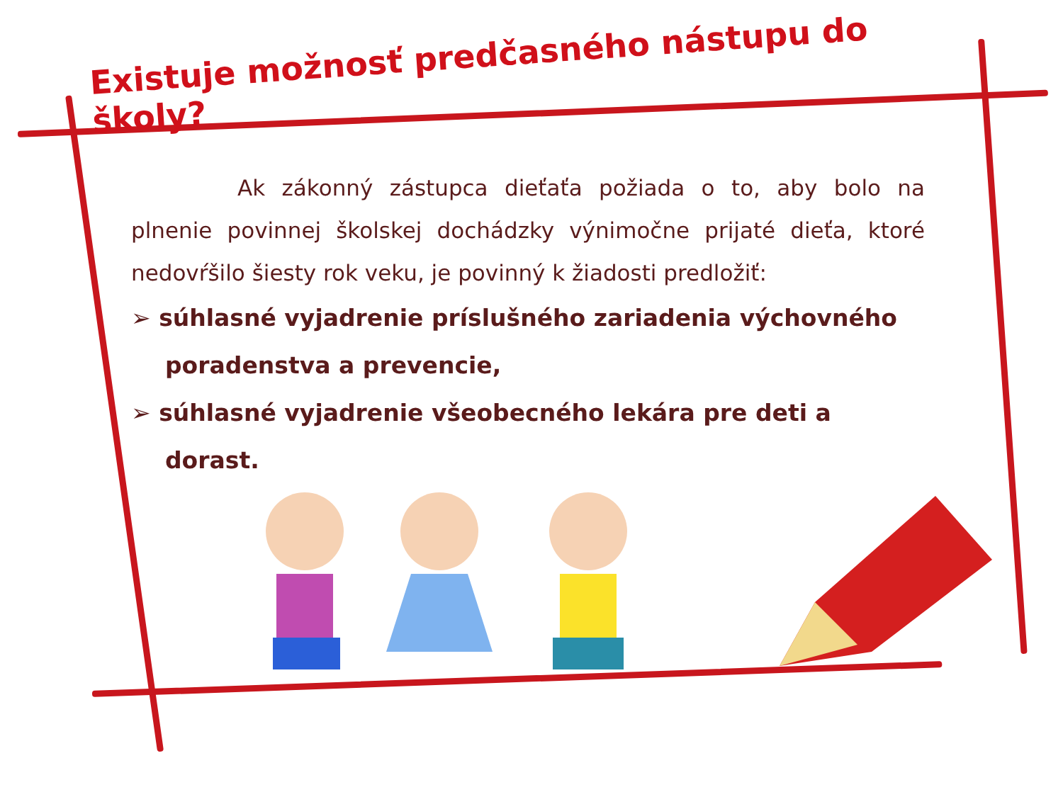Existuje možnosť predčasného nástupu do školy?
Ak zákonný zástupca dieťaťa požiada o to, aby bolo na plnenie povinnej školskej dochádzky výnimočne prijaté dieťa, ktoré nedovŕšilo šiesty rok veku, je povinný k žiadosti predložiť:
➢ súhlasné vyjadrenie príslušného zariadenia výchovného poradenstva a prevencie,
➢ súhlasné vyjadrenie všeobecného lekára pre deti a dorast.